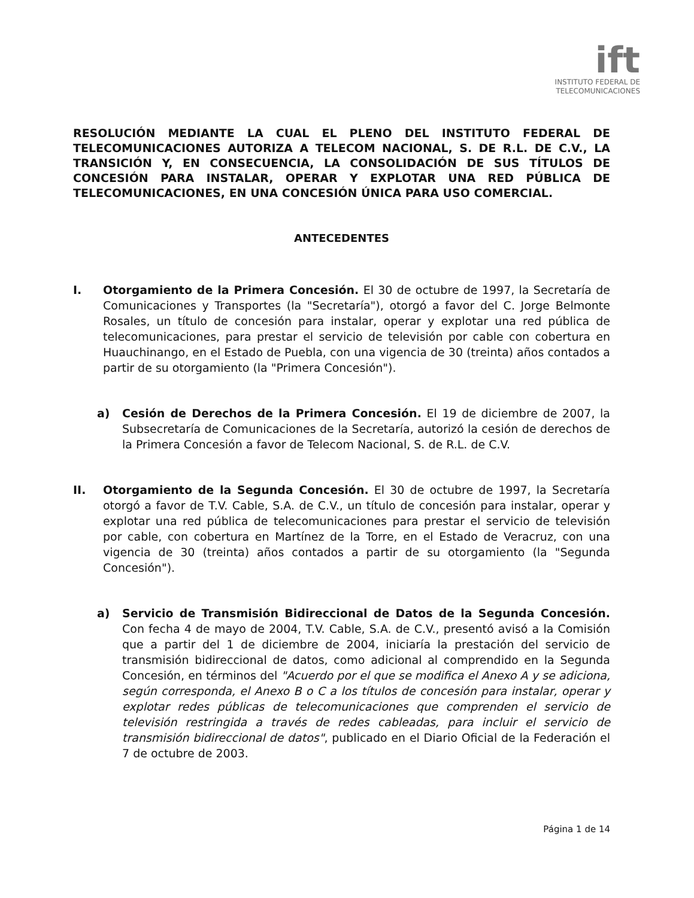ift
INSTITUTO FEDERAL DE
TELECOMUNICACIONES
RESOLUCIÓN MEDIANTE LA CUAL EL PLENO DEL INSTITUTO FEDERAL DE TELECOMUNICACIONES AUTORIZA A TELECOM NACIONAL, S. DE R.L. DE C.V., LA TRANSICIÓN Y, EN CONSECUENCIA, LA CONSOLIDACIÓN DE SUS TÍTULOS DE CONCESIÓN PARA INSTALAR, OPERAR Y EXPLOTAR UNA RED PÚBLICA DE TELECOMUNICACIONES, EN UNA CONCESIÓN ÚNICA PARA USO COMERCIAL.
ANTECEDENTES
I. Otorgamiento de la Primera Concesión. El 30 de octubre de 1997, la Secretaría de Comunicaciones y Transportes (la "Secretaría"), otorgó a favor del C. Jorge Belmonte Rosales, un título de concesión para instalar, operar y explotar una red pública de telecomunicaciones, para prestar el servicio de televisión por cable con cobertura en Huauchinango, en el Estado de Puebla, con una vigencia de 30 (treinta) años contados a partir de su otorgamiento (la "Primera Concesión").
a) Cesión de Derechos de la Primera Concesión. El 19 de diciembre de 2007, la Subsecretaría de Comunicaciones de la Secretaría, autorizó la cesión de derechos de la Primera Concesión a favor de Telecom Nacional, S. de R.L. de C.V.
II. Otorgamiento de la Segunda Concesión. El 30 de octubre de 1997, la Secretaría otorgó a favor de T.V. Cable, S.A. de C.V., un título de concesión para instalar, operar y explotar una red pública de telecomunicaciones para prestar el servicio de televisión por cable, con cobertura en Martínez de la Torre, en el Estado de Veracruz, con una vigencia de 30 (treinta) años contados a partir de su otorgamiento (la "Segunda Concesión").
a) Servicio de Transmisión Bidireccional de Datos de la Segunda Concesión. Con fecha 4 de mayo de 2004, T.V. Cable, S.A. de C.V., presentó avisó a la Comisión que a partir del 1 de diciembre de 2004, iniciaría la prestación del servicio de transmisión bidireccional de datos, como adicional al comprendido en la Segunda Concesión, en términos del "Acuerdo por el que se modifica el Anexo A y se adiciona, según corresponda, el Anexo B o C a los títulos de concesión para instalar, operar y explotar redes públicas de telecomunicaciones que comprenden el servicio de televisión restringida a través de redes cableadas, para incluir el servicio de transmisión bidireccional de datos", publicado en el Diario Oficial de la Federación el 7 de octubre de 2003.
Página 1 de 14